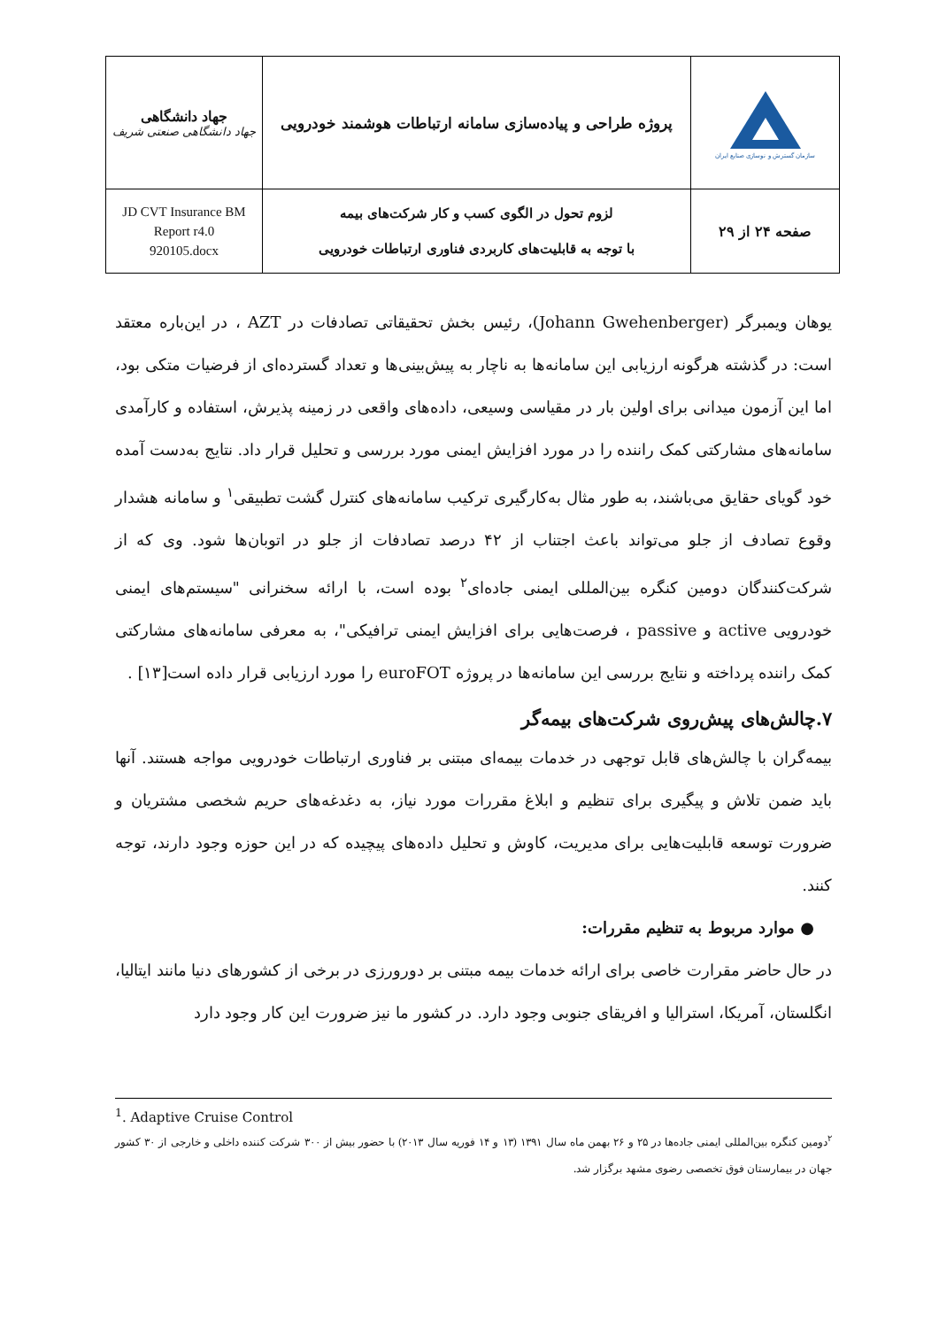| جهاد دانشگاهی جهاد دانشگاهی صنعتی شریف | پروژه طراحی و پیاده‌سازی سامانه ارتباطات هوشمند خودرویی | سازمان گسترش و نوسازی صنایع ایران |
| JD CVT Insurance BM Report r4.0 920105.docx | لزوم تحول در الگوی کسب و کار شرکت‌های بیمه با توجه به قابلیت‌های کاربردی فناوری ارتباطات خودرویی | صفحه ۲۴ از ۲۹ |
یوهان ویمبرگر (Johann Gwehenberger)، رئیس بخش تحقیقاتی تصادفات در AZT ، در این‌باره معتقد است: در گذشته هرگونه ارزیابی این سامانه‌ها به ناچار به پیش‌بینی‌ها و تعداد گسترده‌ای از فرضیات متکی بود، اما این آزمون میدانی برای اولین بار در مقیاسی وسیعی، داده‌های واقعی در زمینه پذیرش، استفاده و کارآمدی سامانه‌های مشارکتی کمک راننده را در مورد افزایش ایمنی مورد بررسی و تحلیل قرار داد. نتایج به‌دست آمده خود گویای حقایق می‌باشند، به طور مثال به‌کارگیری ترکیب سامانه‌های کنترل گشت تطبیقی<sup>۱</sup> و سامانه هشدار وقوع تصادف از جلو می‌تواند باعث اجتناب از ۴۲ درصد تصادفات از جلو در اتوبان‌ها شود. وی که از شرکت‌کنندگان دومین کنگره بین‌المللی ایمنی جاده‌ای<sup>۲</sup> بوده است، با ارائه سخنرانی "سیستم‌های ایمنی خودرویی active و passive ، فرصت‌هایی برای افزایش ایمنی ترافیکی"، به معرفی سامانه‌های مشارکتی کمک راننده پرداخته و نتایج بررسی این سامانه‌ها در پروژه euroFOT را مورد ارزیابی قرار داده است[۱۳] .
۷.چالش‌های پیش‌روی شرکت‌های بیمه‌گر
بیمه‌گران با چالش‌های قابل توجهی در خدمات بیمه‌ای مبتنی بر فناوری ارتباطات خودرویی مواجه هستند. آنها باید ضمن تلاش و پیگیری برای تنظیم و ابلاغ مقررات مورد نیاز، به دغدغه‌های حریم شخصی مشتریان و ضرورت توسعه قابلیت‌هایی برای مدیریت، کاوش و تحلیل داده‌های پیچیده که در این حوزه وجود دارند، توجه کنند.
● موارد مربوط به تنظیم مقررات:
در حال حاضر مقرارت خاصی برای ارائه خدمات بیمه مبتنی بر دورورزی در برخی از کشورهای دنیا مانند ایتالیا، انگلستان، آمریکا، استرالیا و افریقای جنوبی وجود دارد. در کشور ما نیز ضرورت این کار وجود دارد
<sup>1</sup>. Adaptive Cruise Control
<sup>۲</sup> دومین کنگره بین‌المللی ایمنی جاده‌ها در ۲۵ و ۲۶ بهمن ماه سال ۱۳۹۱ (۱۳ و ۱۴ فوریه سال ۲۰۱۳) با حضور بیش از ۳۰۰ شرکت کننده داخلی و خارجی از ۳۰ کشور جهان در بیمارستان فوق تخصصی رضوی مشهد برگزار شد.